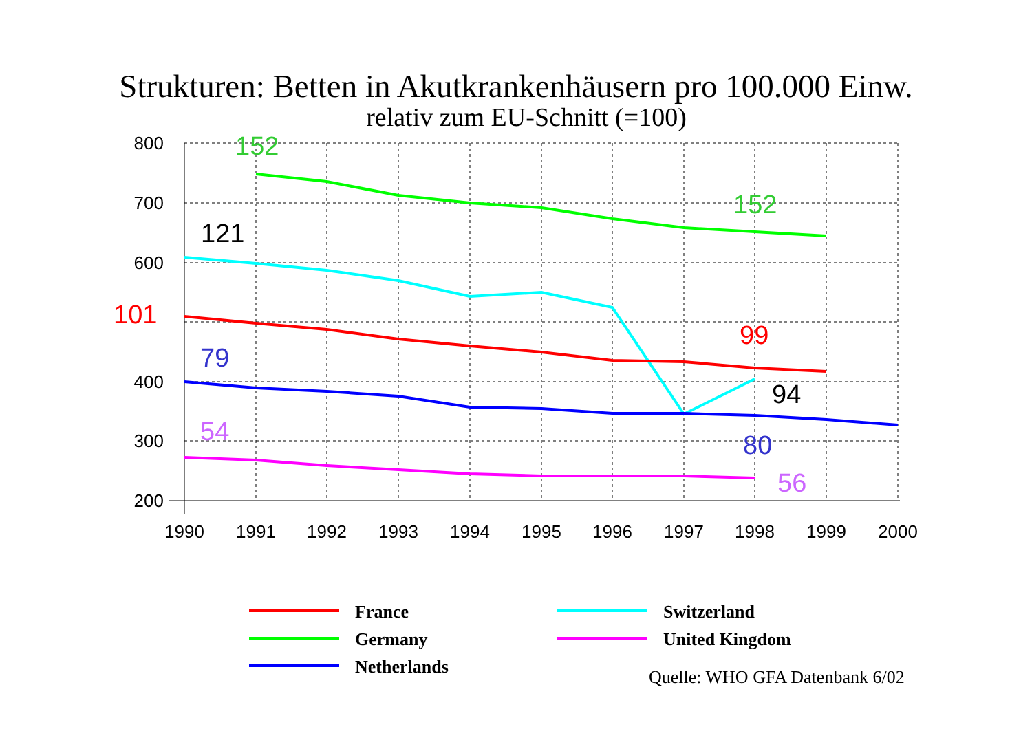Strukturen: Betten in Akutkrankenhäusern pro 100.000 Einw.
relativ zum EU-Schnitt (=100)
800
700
600
400
300
200
1990
1991
1992
1993
1994
1995
1996
1997
1998
1999
2000
152
152
121
101
99
79
94
54
80
56
France
Germany
Netherlands
Switzerland
United Kingdom
Quelle: WHO GFA Datenbank 6/02